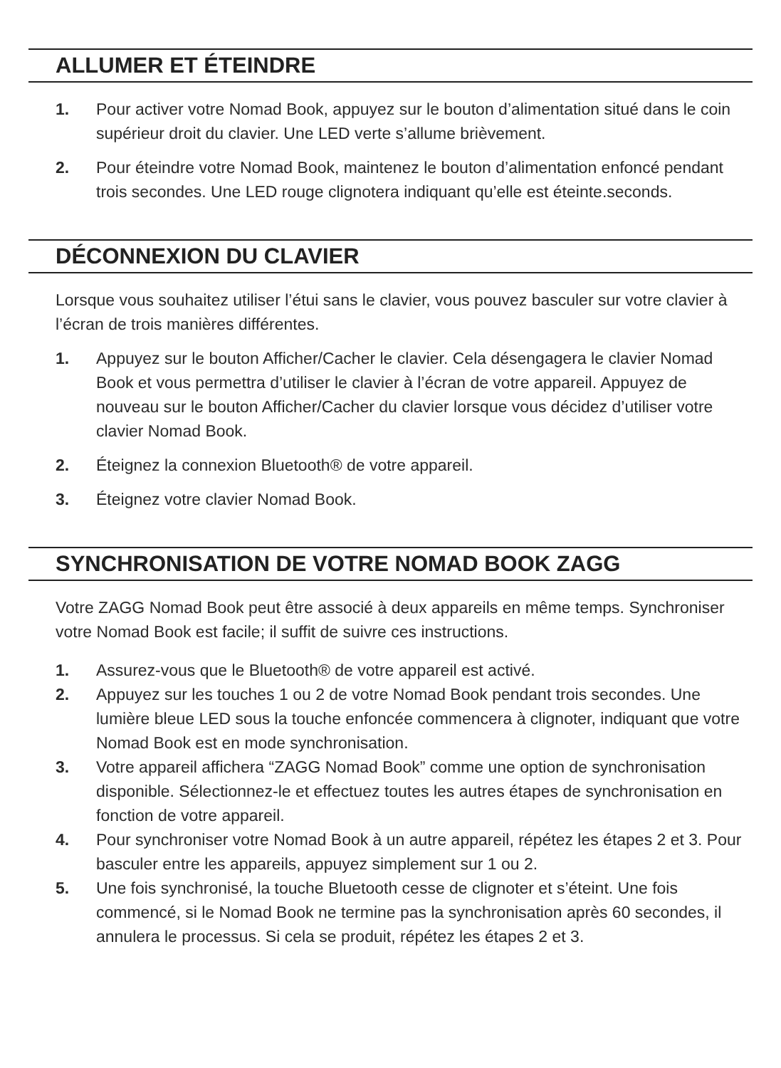ALLUMER ET ÉTEINDRE
1. Pour activer votre Nomad Book, appuyez sur le bouton d’alimentation situé dans le coin supérieur droit du clavier. Une LED verte s’allume brièvement.
2. Pour éteindre votre Nomad Book, maintenez le bouton d’alimentation enfoncé pendant trois secondes. Une LED rouge clignotera indiquant qu’elle est éteinte.seconds.
DÉCONNEXION DU CLAVIER
Lorsque vous souhaitez utiliser l’étui sans le clavier, vous pouvez basculer sur votre clavier à l’écran de trois manières différentes.
1. Appuyez sur le bouton Afficher/Cacher le clavier. Cela désengagera le clavier Nomad Book et vous permettra d’utiliser le clavier à l’écran de votre appareil. Appuyez de nouveau sur le bouton Afficher/Cacher du clavier lorsque vous décidez d’utiliser votre clavier Nomad Book.
2. Éteignez la connexion Bluetooth® de votre appareil.
3. Éteignez votre clavier Nomad Book.
SYNCHRONISATION DE VOTRE NOMAD BOOK ZAGG
Votre ZAGG Nomad Book peut être associé à deux appareils en même temps. Synchroniser votre Nomad Book est facile; il suffit de suivre ces instructions.
1. Assurez-vous que le Bluetooth® de votre appareil est activé.
2. Appuyez sur les touches 1 ou 2 de votre Nomad Book pendant trois secondes. Une lumière bleue LED sous la touche enfoncée commencera à clignoter, indiquant que votre Nomad Book est en mode synchronisation.
3. Votre appareil affichera “ZAGG Nomad Book” comme une option de synchronisation disponible. Sélectionnez-le et effectuez toutes les autres étapes de synchronisation en fonction de votre appareil.
4. Pour synchroniser votre Nomad Book à un autre appareil, répétez les étapes 2 et 3. Pour basculer entre les appareils, appuyez simplement sur 1 ou 2.
5. Une fois synchronisé, la touche Bluetooth cesse de clignoter et s’éteint. Une fois commencé, si le Nomad Book ne termine pas la synchronisation après 60 secondes, il annulera le processus. Si cela se produit, répétez les étapes 2 et 3.